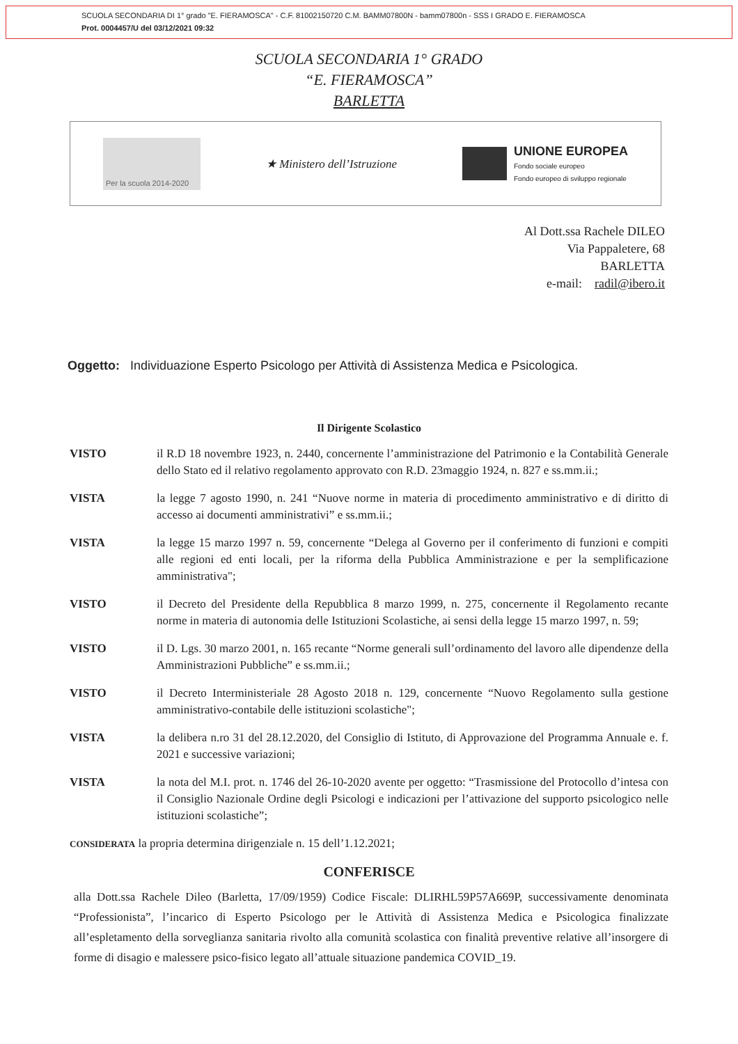SCUOLA SECONDARIA DI 1° grado "E. FIERAMOSCA" - C.F. 81002150720 C.M. BAMM07800N - bamm07800n - SSS I GRADO E. FIERAMOSCA
Prot. 0004457/U del 03/12/2021 09:32
SCUOLA SECONDARIA 1° GRADO
“E. FIERAMOSCA”
BARLETTA
Per la scuola 2014-2020
★ Ministero dell’Istruzione
UNIONE EUROPEA
Fondo sociale europeo
Fondo europeo di sviluppo regionale
Al Dott.ssa Rachele DILEO
Via Pappaletere, 68
BARLETTA
e-mail: radil@ibero.it
Oggetto: Individuazione Esperto Psicologo per Attività di Assistenza Medica e Psicologica.
Il Dirigente Scolastico
VISTO il R.D 18 novembre 1923, n. 2440, concernente l’amministrazione del Patrimonio e la Contabilità Generale dello Stato ed il relativo regolamento approvato con R.D. 23maggio 1924, n. 827 e ss.mm.ii.;
VISTA la legge 7 agosto 1990, n. 241 “Nuove norme in materia di procedimento amministrativo e di diritto di accesso ai documenti amministrativi” e ss.mm.ii.;
VISTA la legge 15 marzo 1997 n. 59, concernente “Delega al Governo per il conferimento di funzioni e compiti alle regioni ed enti locali, per la riforma della Pubblica Amministrazione e per la semplificazione amministrativa";
VISTO il Decreto del Presidente della Repubblica 8 marzo 1999, n. 275, concernente il Regolamento recante norme in materia di autonomia delle Istituzioni Scolastiche, ai sensi della legge 15 marzo 1997, n. 59;
VISTO il D. Lgs. 30 marzo 2001, n. 165 recante “Norme generali sull’ordinamento del lavoro alle dipendenze della Amministrazioni Pubbliche” e ss.mm.ii.;
VISTO il Decreto Interministeriale 28 Agosto 2018 n. 129, concernente “Nuovo Regolamento sulla gestione amministrativo-contabile delle istituzioni scolastiche";
VISTA la delibera n.ro 31 del 28.12.2020, del Consiglio di Istituto, di Approvazione del Programma Annuale e. f. 2021 e successive variazioni;
VISTA la nota del M.I. prot. n. 1746 del 26-10-2020 avente per oggetto: “Trasmissione del Protocollo d’intesa con il Consiglio Nazionale Ordine degli Psicologi e indicazioni per l’attivazione del supporto psicologico nelle istituzioni scolastiche”;
CONSIDERATA la propria determina dirigenziale n. 15 dell’1.12.2021;
CONFERISCE
alla Dott.ssa Rachele Dileo (Barletta, 17/09/1959) Codice Fiscale: DLIRHL59P57A669P, successivamente denominata “Professionista”, l’incarico di Esperto Psicologo per le Attività di Assistenza Medica e Psicologica finalizzate all’espletamento della sorveglianza sanitaria rivolto alla comunità scolastica con finalità preventive relative all’insorgere di forme di disagio e malessere psico-fisico legato all’attuale situazione pandemica COVID_19.